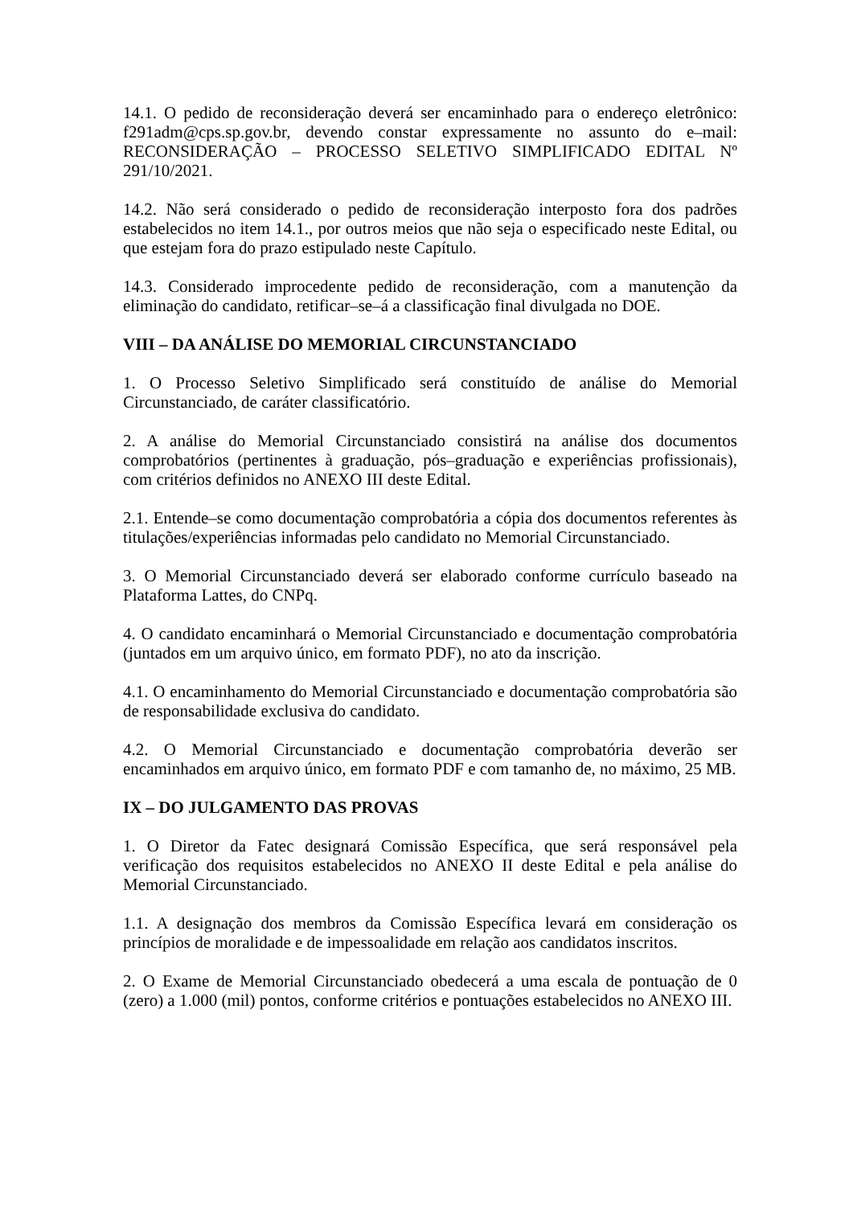14.1. O pedido de reconsideração deverá ser encaminhado para o endereço eletrônico: f291adm@cps.sp.gov.br, devendo constar expressamente no assunto do e–mail: RECONSIDERAÇÃO – PROCESSO SELETIVO SIMPLIFICADO EDITAL Nº 291/10/2021.
14.2. Não será considerado o pedido de reconsideração interposto fora dos padrões estabelecidos no item 14.1., por outros meios que não seja o especificado neste Edital, ou que estejam fora do prazo estipulado neste Capítulo.
14.3. Considerado improcedente pedido de reconsideração, com a manutenção da eliminação do candidato, retificar–se–á a classificação final divulgada no DOE.
VIII – DA ANÁLISE DO MEMORIAL CIRCUNSTANCIADO
1. O Processo Seletivo Simplificado será constituído de análise do Memorial Circunstanciado, de caráter classificatório.
2. A análise do Memorial Circunstanciado consistirá na análise dos documentos comprobatórios (pertinentes à graduação, pós–graduação e experiências profissionais), com critérios definidos no ANEXO III deste Edital.
2.1. Entende–se como documentação comprobatória a cópia dos documentos referentes às titulações/experiências informadas pelo candidato no Memorial Circunstanciado.
3. O Memorial Circunstanciado deverá ser elaborado conforme currículo baseado na Plataforma Lattes, do CNPq.
4. O candidato encaminhará o Memorial Circunstanciado e documentação comprobatória (juntados em um arquivo único, em formato PDF), no ato da inscrição.
4.1. O encaminhamento do Memorial Circunstanciado e documentação comprobatória são de responsabilidade exclusiva do candidato.
4.2. O Memorial Circunstanciado e documentação comprobatória deverão ser encaminhados em arquivo único, em formato PDF e com tamanho de, no máximo, 25 MB.
IX – DO JULGAMENTO DAS PROVAS
1. O Diretor da Fatec designará Comissão Específica, que será responsável pela verificação dos requisitos estabelecidos no ANEXO II deste Edital e pela análise do Memorial Circunstanciado.
1.1. A designação dos membros da Comissão Específica levará em consideração os princípios de moralidade e de impessoalidade em relação aos candidatos inscritos.
2. O Exame de Memorial Circunstanciado obedecerá a uma escala de pontuação de 0 (zero) a 1.000 (mil) pontos, conforme critérios e pontuações estabelecidos no ANEXO III.